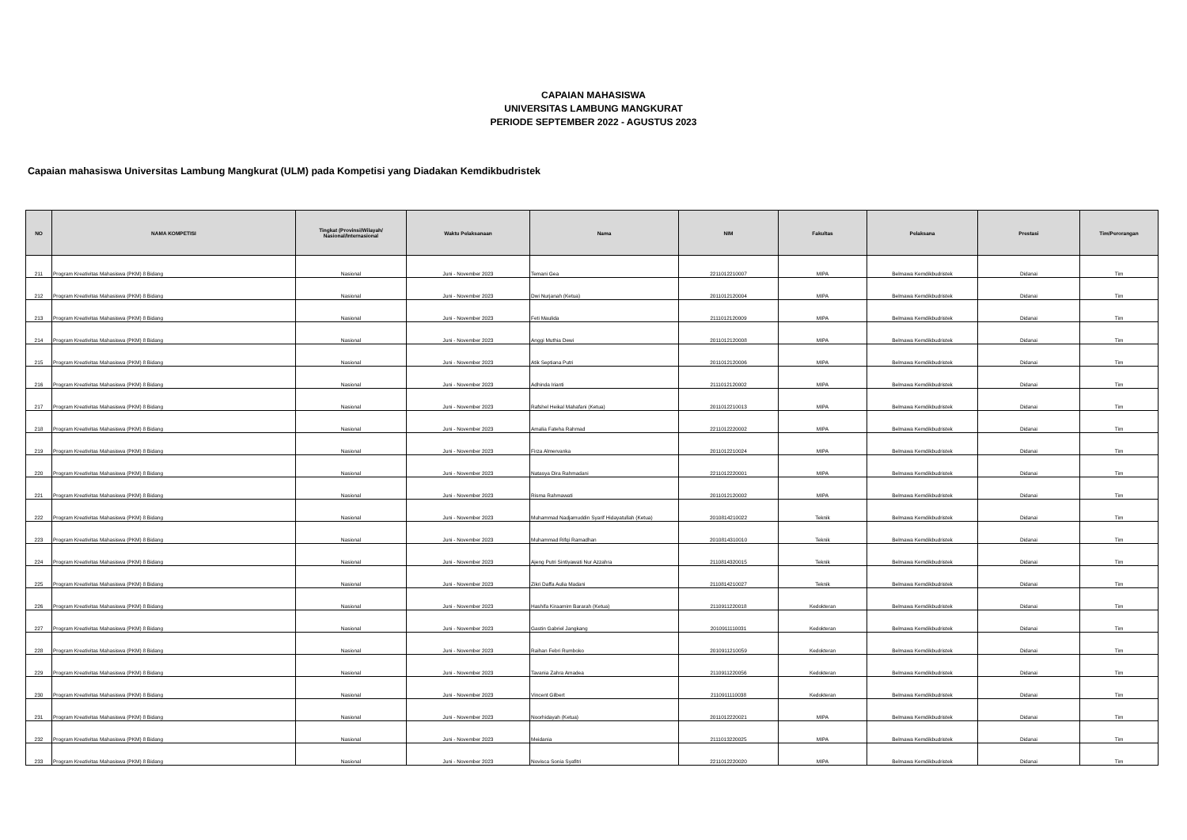CAPAIAN MAHASISWA
UNIVERSITAS LAMBUNG MANGKURAT
PERIODE SEPTEMBER 2022 - AGUSTUS 2023
Capaian mahasiswa Universitas Lambung Mangkurat (ULM) pada Kompetisi yang Diadakan Kemdikbudristek
| NO | NAMA KOMPETISI | Tingkat (Provinsi/Wilayah/ Nasional/Internasional | Waktu Pelaksanaan | Nama | NIM | Fakultas | Pelaksana | Prestasi | Tim/Perorangan |
| --- | --- | --- | --- | --- | --- | --- | --- | --- | --- |
| 211 | Program Kreativitas Mahasiswa (PKM) 8 Bidang | Nasional | Juni - November 2023 | Temani Gea | 2211012210007 | MIPA | Belmawa Kemdikbudristek | Didanai | Tim |
| 212 | Program Kreativitas Mahasiswa (PKM) 8 Bidang | Nasional | Juni - November 2023 | Dwi Nurjanah (Ketua) | 2011012120004 | MIPA | Belmawa Kemdikbudristek | Didanai | Tim |
| 213 | Program Kreativitas Mahasiswa (PKM) 8 Bidang | Nasional | Juni - November 2023 | Feti Maulida | 2111012120009 | MIPA | Belmawa Kemdikbudristek | Didanai | Tim |
| 214 | Program Kreativitas Mahasiswa (PKM) 8 Bidang | Nasional | Juni - November 2023 | Anggi Muthia Dewi | 2011012120008 | MIPA | Belmawa Kemdikbudristek | Didanai | Tim |
| 215 | Program Kreativitas Mahasiswa (PKM) 8 Bidang | Nasional | Juni - November 2023 | Atik Septiana Putri | 2011012120006 | MIPA | Belmawa Kemdikbudristek | Didanai | Tim |
| 216 | Program Kreativitas Mahasiswa (PKM) 8 Bidang | Nasional | Juni - November 2023 | Adhinda Irianti | 2111012120002 | MIPA | Belmawa Kemdikbudristek | Didanai | Tim |
| 217 | Program Kreativitas Mahasiswa (PKM) 8 Bidang | Nasional | Juni - November 2023 | Rafshel Heikal Mahafani (Ketua) | 2011012210013 | MIPA | Belmawa Kemdikbudristek | Didanai | Tim |
| 218 | Program Kreativitas Mahasiswa (PKM) 8 Bidang | Nasional | Juni - November 2023 | Amalia Fateha Rahmad | 2211012220002 | MIPA | Belmawa Kemdikbudristek | Didanai | Tim |
| 219 | Program Kreativitas Mahasiswa (PKM) 8 Bidang | Nasional | Juni - November 2023 | Firza Almervanka | 2011012210024 | MIPA | Belmawa Kemdikbudristek | Didanai | Tim |
| 220 | Program Kreativitas Mahasiswa (PKM) 8 Bidang | Nasional | Juni - November 2023 | Natasya Dira Rahmadani | 2211012220001 | MIPA | Belmawa Kemdikbudristek | Didanai | Tim |
| 221 | Program Kreativitas Mahasiswa (PKM) 8 Bidang | Nasional | Juni - November 2023 | Risma Rahmawati | 2011012120002 | MIPA | Belmawa Kemdikbudristek | Didanai | Tim |
| 222 | Program Kreativitas Mahasiswa (PKM) 8 Bidang | Nasional | Juni - November 2023 | Muhammad Nadjamuddin Syarif Hidayatullah (Ketua) | 2010814210022 | Teknik | Belmawa Kemdikbudristek | Didanai | Tim |
| 223 | Program Kreativitas Mahasiswa (PKM) 8 Bidang | Nasional | Juni - November 2023 | Muhammad Rifqi Ramadhan | 2010814310010 | Teknik | Belmawa Kemdikbudristek | Didanai | Tim |
| 224 | Program Kreativitas Mahasiswa (PKM) 8 Bidang | Nasional | Juni - November 2023 | Ajeng Putri Sintiyawati Nur Azzahra | 2110814320015 | Teknik | Belmawa Kemdikbudristek | Didanai | Tim |
| 225 | Program Kreativitas Mahasiswa (PKM) 8 Bidang | Nasional | Juni - November 2023 | Zikri Daffa Aulia Madani | 2110814210027 | Teknik | Belmawa Kemdikbudristek | Didanai | Tim |
| 226 | Program Kreativitas Mahasiswa (PKM) 8 Bidang | Nasional | Juni - November 2023 | Hashifa Kiraamim Bararah (Ketua) | 2110911220018 | Kedokteran | Belmawa Kemdikbudristek | Didanai | Tim |
| 227 | Program Kreativitas Mahasiswa (PKM) 8 Bidang | Nasional | Juni - November 2023 | Gastin Gabriel Jangkang | 2010911110031 | Kedokteran | Belmawa Kemdikbudristek | Didanai | Tim |
| 228 | Program Kreativitas Mahasiswa (PKM) 8 Bidang | Nasional | Juni - November 2023 | Raihan Febri Rumboko | 2010911210059 | Kedokteran | Belmawa Kemdikbudristek | Didanai | Tim |
| 229 | Program Kreativitas Mahasiswa (PKM) 8 Bidang | Nasional | Juni - November 2023 | Tavania Zahra Amadea | 2110911220056 | Kedokteran | Belmawa Kemdikbudristek | Didanai | Tim |
| 230 | Program Kreativitas Mahasiswa (PKM) 8 Bidang | Nasional | Juni - November 2023 | Vincent Gilbert | 2110911110038 | Kedokteran | Belmawa Kemdikbudristek | Didanai | Tim |
| 231 | Program Kreativitas Mahasiswa (PKM) 8 Bidang | Nasional | Juni - November 2023 | Noorhidayah (Ketua) | 2011012220021 | MIPA | Belmawa Kemdikbudristek | Didanai | Tim |
| 232 | Program Kreativitas Mahasiswa (PKM) 8 Bidang | Nasional | Juni - November 2023 | Meidania | 2111013220025 | MIPA | Belmawa Kemdikbudristek | Didanai | Tim |
| 233 | Program Kreativitas Mahasiswa (PKM) 8 Bidang | Nasional | Juni - November 2023 | Novisca Sonia Syafitri | 2211012220020 | MIPA | Belmawa Kemdikbudristek | Didanai | Tim |